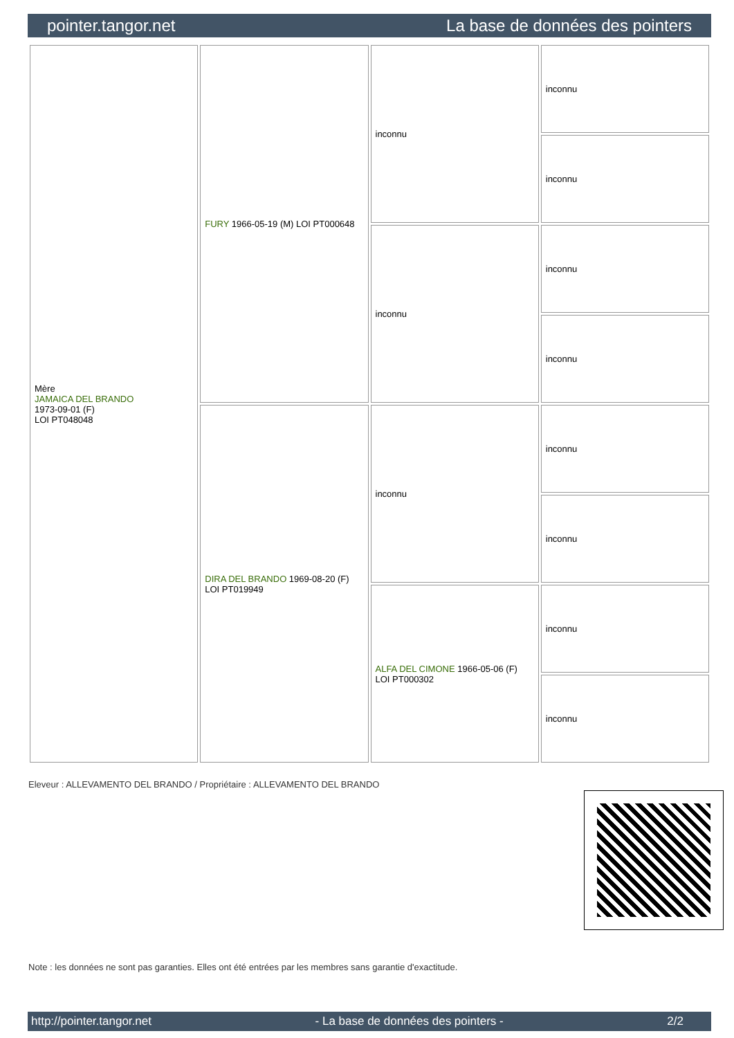pointer.tangor.net La base de données des pointers
| Mère JAMAICA DEL BRANDO 1973-09-01 (F) LOI PT048048 | FURY 1966-05-19 (M) LOI PT000648 | inconnu | inconnu |
| | | | inconnu |
| | | inconnu | inconnu |
| | | | inconnu |
| | DIRA DEL BRANDO 1969-08-20 (F) LOI PT019949 | inconnu | inconnu |
| | | | inconnu |
| | | ALFA DEL CIMONE 1966-05-06 (F) LOI PT000302 | inconnu |
| | | | inconnu |
Eleveur : ALLEVAMENTO DEL BRANDO / Propriétaire : ALLEVAMENTO DEL BRANDO
Note : les données ne sont pas garanties. Elles ont été entrées par les membres sans garantie d'exactitude.
http://pointer.tangor.net - La base de données des pointers - 2/2